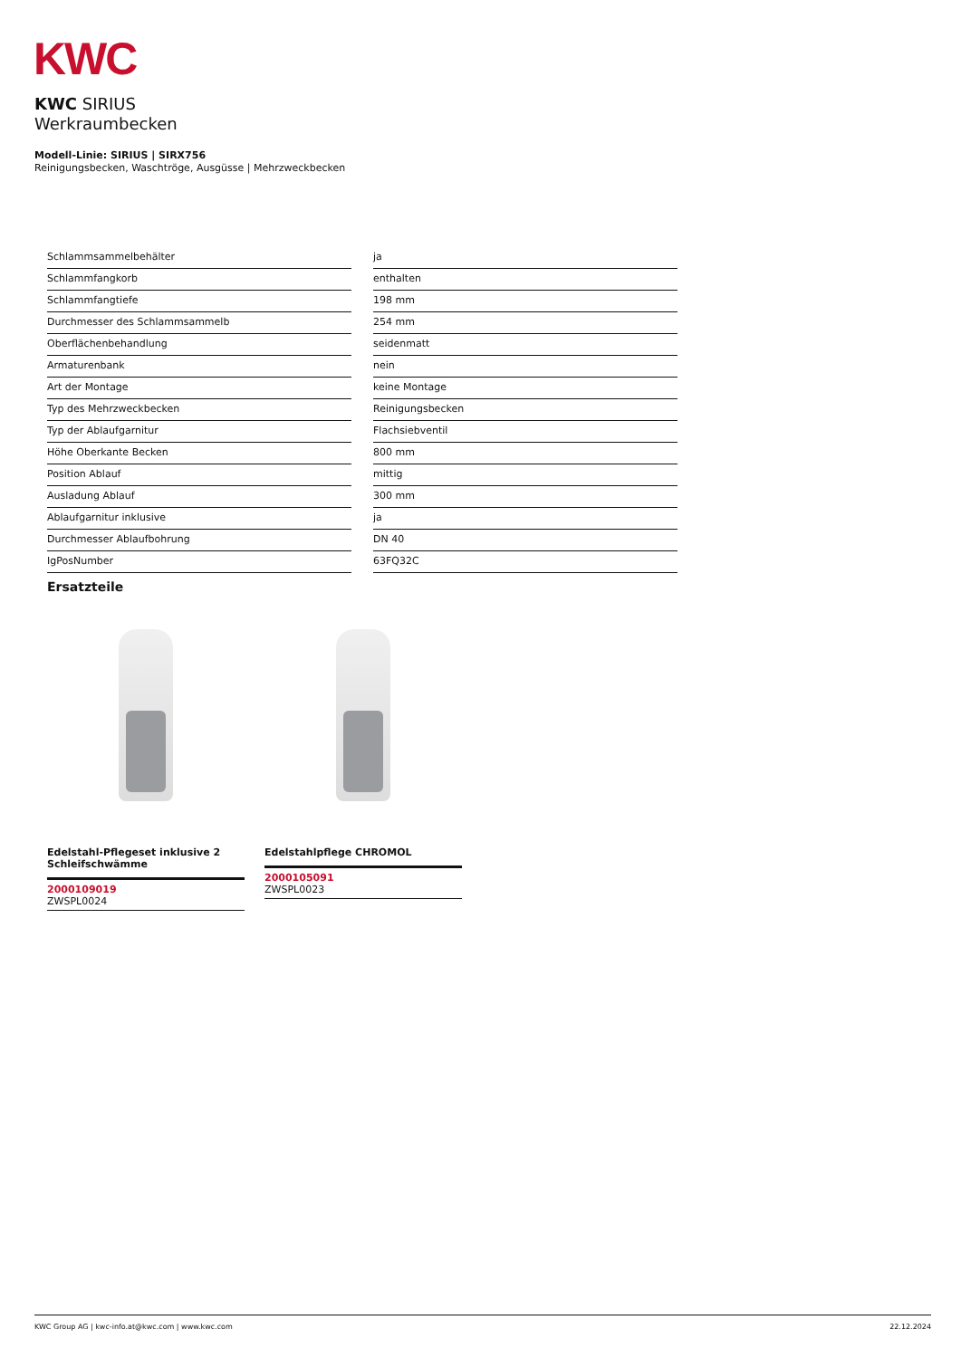KWC
KWC SIRIUS
Werkraumbecken
Modell-Linie: SIRIUS | SIRX756
Reinigungsbecken, Waschtröge, Ausgüsse | Mehrzweckbecken
| Schlammsammelbehälter | ja |
| Schlammfangkorb | enthalten |
| Schlammfangtiefe | 198 mm |
| Durchmesser des Schlammsammelb | 254 mm |
| Oberflächenbehandlung | seidenmatt |
| Armaturenbank | nein |
| Art der Montage | keine Montage |
| Typ des Mehrzweckbecken | Reinigungsbecken |
| Typ der Ablaufgarnitur | Flachsiebventil |
| Höhe Oberkante Becken | 800 mm |
| Position Ablauf | mittig |
| Ausladung Ablauf | 300 mm |
| Ablaufgarnitur inklusive | ja |
| Durchmesser Ablaufbohrung | DN 40 |
| IgPosNumber | 63FQ32C |
Ersatzteile
Edelstahl-Pflegeset inklusive 2 Schleifschwämme
2000109019
ZWSPL0024
Edelstahlpflege CHROMOL
2000105091
ZWSPL0023
KWC Group AG | kwc-info.at@kwc.com | www.kwc.com 22.12.2024